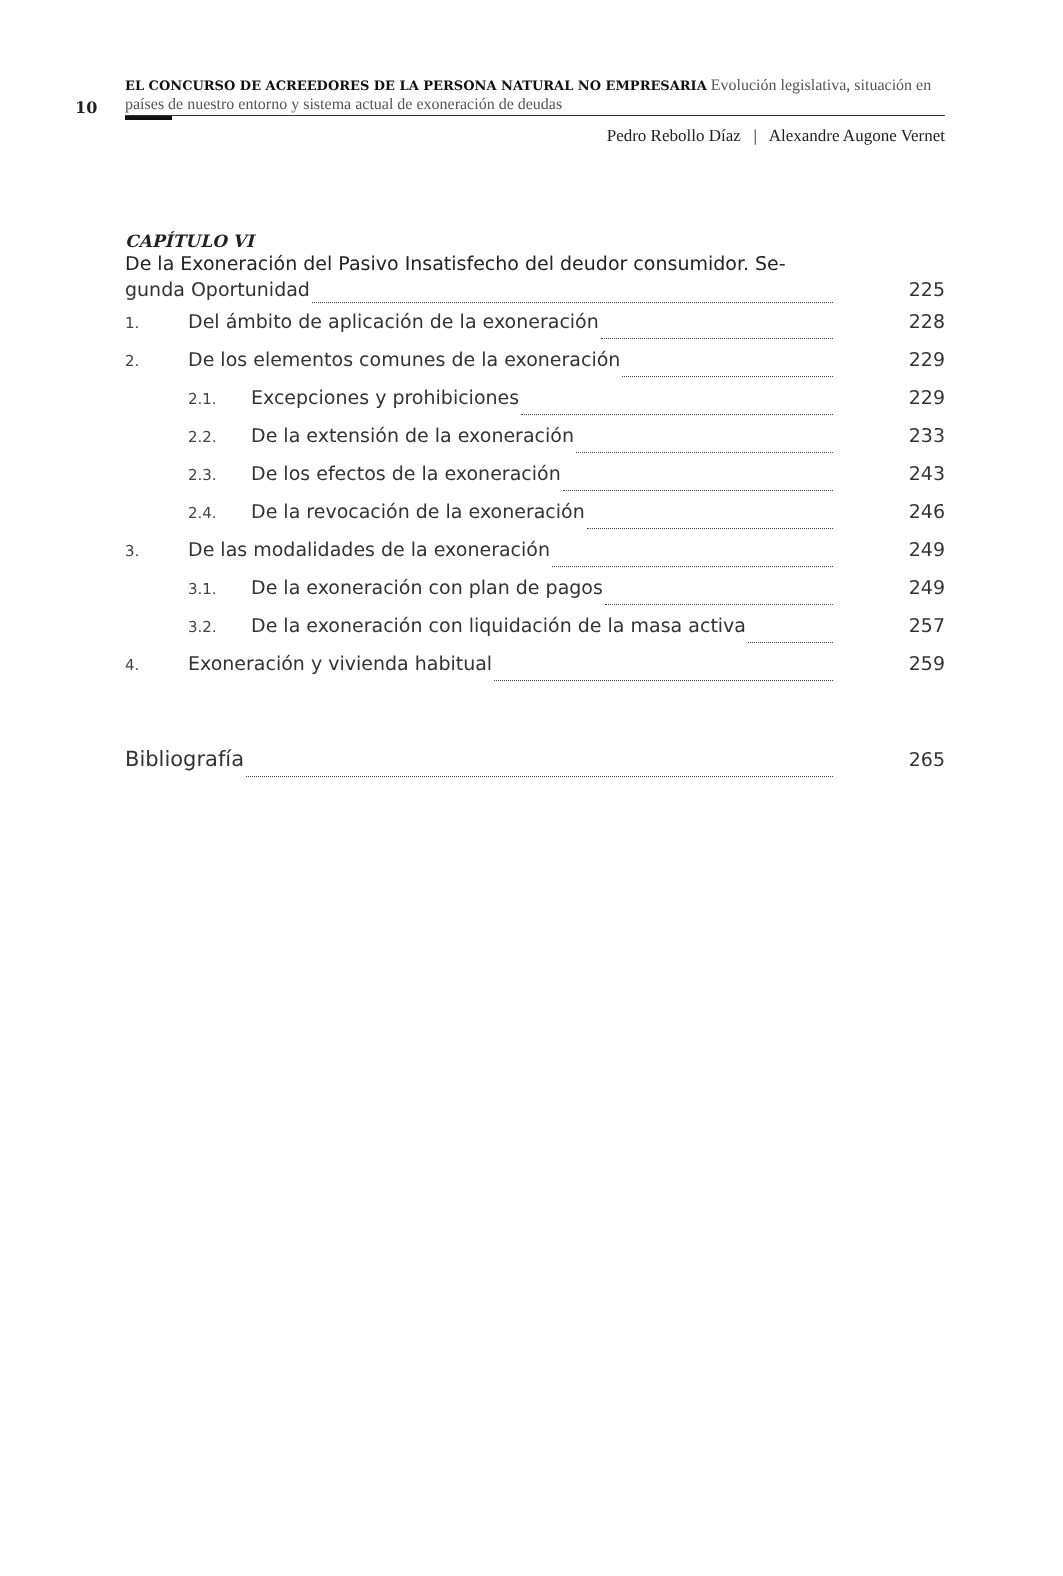10
EL CONCURSO DE ACREEDORES DE LA PERSONA NATURAL NO EMPRESARIA Evolución legislativa, situación en países de nuestro entorno y sistema actual de exoneración de deudas
Pedro Rebollo Díaz | Alexandre Augone Vernet
CAPÍTULO VI
De la Exoneración del Pasivo Insatisfecho del deudor consumidor. Se-
gunda Oportunidad 225
1. Del ámbito de aplicación de la exoneración 228
2. De los elementos comunes de la exoneración 229
2.1. Excepciones y prohibiciones 229
2.2. De la extensión de la exoneración 233
2.3. De los efectos de la exoneración 243
2.4. De la revocación de la exoneración 246
3. De las modalidades de la exoneración 249
3.1. De la exoneración con plan de pagos 249
3.2. De la exoneración con liquidación de la masa activa 257
4. Exoneración y vivienda habitual 259
Bibliografía 265